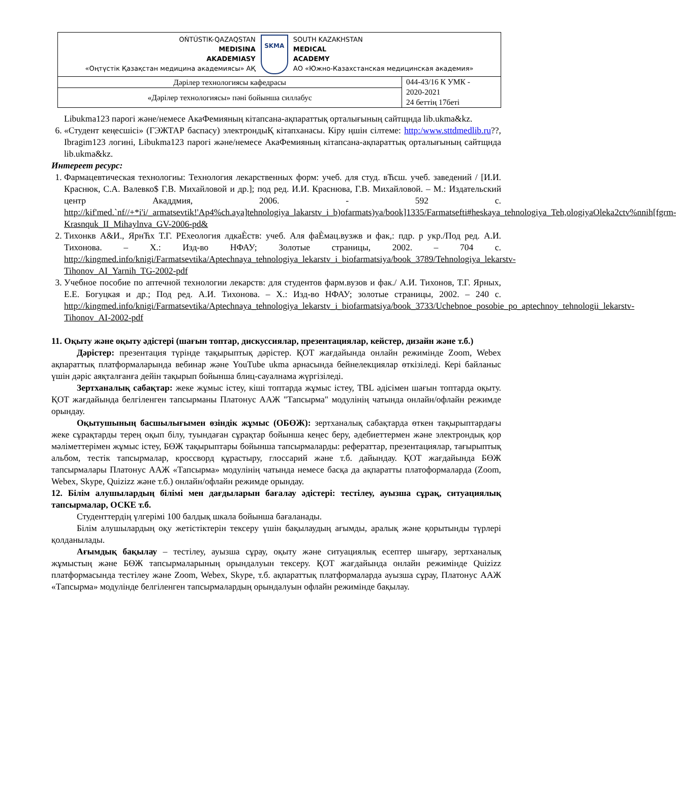| OŃTÚSTIK-QAZAQSTAN MEDISINA AKADEMIASY «Оңтүстік Қазақстан медицина академиясы» АҚ SKMA SOUTH KAZAKHSTAN MEDICAL ACADEMY АО «Южно-Казахстанская медицинская академия» | |
| Дәрілер технологиясы кафедрасы | 044-43/16 К УМК - 2020-2021 24 беттің 17беті |
| «Дәрілер технологиясы» пәні бойынша силлабус | |
Libukma123 парогі және/немесе АкаФемияның кітапсана-ақпараттық орталығының сайтщнда lib.ukma&kz.
6. «Студент кеңесшісі» (ГЭЖТАР баспасу) электрондыҚ кітапханасы. Кіру ңшін сілтеме: http:/www.sttdmedlib.ru??, Ibragim123 логині, Libukma123 парогі және/немесе АкаФемияның кітапсана-ақпараттық орталығының сайтщнда lib.ukma&kz.
Интереет ресурс:
1. Фармацевтическая технологиы: Технология лекарственных форм: учеб. для студ. вЋсш. учеб. заведений / [И.И. Краснюк, С.А. Валевко$ Г.В. Михайловой и др.]; под ред. И.И. Краснюва, Г.В. Михайловой. – М.: Издательский центр Акаддмия, 2006. - 592 с. http://kif'med.`nf//+*i'i/_armatsevtik!'Ap4%ch.aya]tehnologiya_lakarstv_i_b)ofarmats)ya/book]1335/Farmatsefti#heskaya_tehnologiya_Teh,ologiyaOleka2ctv%nnih[fgrm-Krasnquk_II_Mihaylnva_GV-2006-pd&
2. Тихонкв А&И., ЯрнЋх Т.Г. РЕхеология лдкаЀств: учеб. Аля фаЀмац.вузжв и фак,: пдр. р укр./Под ред. А.И. Тихонова. – Х.: Изд-во НФАУ; Золотые страницы, 2002. – 704 с. http://kingmed.info/knigi/Farmatsevtika/Aptechnaya_tehnologiya_lekarstv_i_biofarmatsiya/book_3789/Tehnologiya_lekarstv-Tihonov_AI_Yarnih_TG-2002-pdf
3. Учебное пособие по аптечной технологии лекарств: для студентов фарм.вузов и фак./ А.И. Тихонов, Т.Г. Ярных, Е.Е. Богуцкая и др.; Под ред. А.И. Тихонова. – Х.: Изд-во НФАУ; золотые страницы, 2002. – 240 с. http://kingmed.info/knigi/Farmatsevtika/Aptechnaya_tehnologiya_lekarstv_i_biofarmatsiya/book_3733/Uchebnoe_posobie_po_aptechnoy_tehnologii_lekarstv-Tihonov_AI-2002-pdf
11. Оқыту және оқыту әдістері (шағын топтар, дискуссиялар, презентациялар, кейстер, дизайн және т.б.)
Дәрістер: презентация түрінде тақырыптық дәрістер. ҚОТ жағдайында онлайн режимінде Zoom, Webex ақпараттық платформаларында вебинар және YouTube ukma арнасында бейнелекциялар өткізіледі. Кері байланыс үшін дәріс аяқталғанға дейін тақырып бойынша блиц-сауалнама жүргізіледі.
Зертханалық сабақтар: жеке жұмыс істеу, кіші топтарда жұмыс істеу, TBL әдісімен шағын топтарда оқыту. ҚОТ жағдайында белгіленген тапсырманы Платонус ААЖ "Тапсырма" модулінің чатында онлайн/офлайн режимде орындау.
Оқытушының басшылығымен өзіндік жұмыс (ОБӨЖ): зертханалық сабақтарда өткен тақырыптардағы жеке сұрақтарды терең оқып білу, туындаған сұрақтар бойынша кеңес беру, әдебиеттермен және электрондық қор мәліметтерімен жұмыс істеу, БӨЖ тақырыптары бойынша тапсырмаларды: рефераттар, презентациялар, тағырыптық альбом, тестік тапсырмалар, кроссворд құрастыру, глоссарий және т.б. дайындау. ҚОТ жағдайында БӨЖ тапсырмалары Платонус ААЖ «Тапсырма» модулінің чатында немесе басқа да ақпаратты платоформаларда (Zoom, Webex, Skype, Quizizz және т.б.) онлайн/офлайн режимде орындау.
12. Білім алушылардың білімі мен дағдыларын бағалау әдістері: тестілеу, ауызша сұрақ, ситуациялық тапсырмалар, ОСКЕ т.б.
Студенттердің үлгерімі 100 балдық шкала бойынша бағаланады.
Білім алушылардың оқу жетістіктерін тексеру үшін бақылаудың ағымды, аралық және қорытынды түрлері қолданылады.
Ағымдық бақылау – тестілеу, ауызша сұрау, оқыту және ситуациялық есептер шығару, зертханалық жұмыстың және БӨЖ тапсырмаларының орындалуын тексеру. ҚОТ жағдайында онлайн режимінде Quizizz платформасында тестілеу және Zoom, Webex, Skype, т.б. ақпараттық платформаларда ауызша сұрау, Платонус ААЖ «Тапсырма» модулінде белгіленген тапсырмалардың орындалуын офлайн режимінде бақылау.